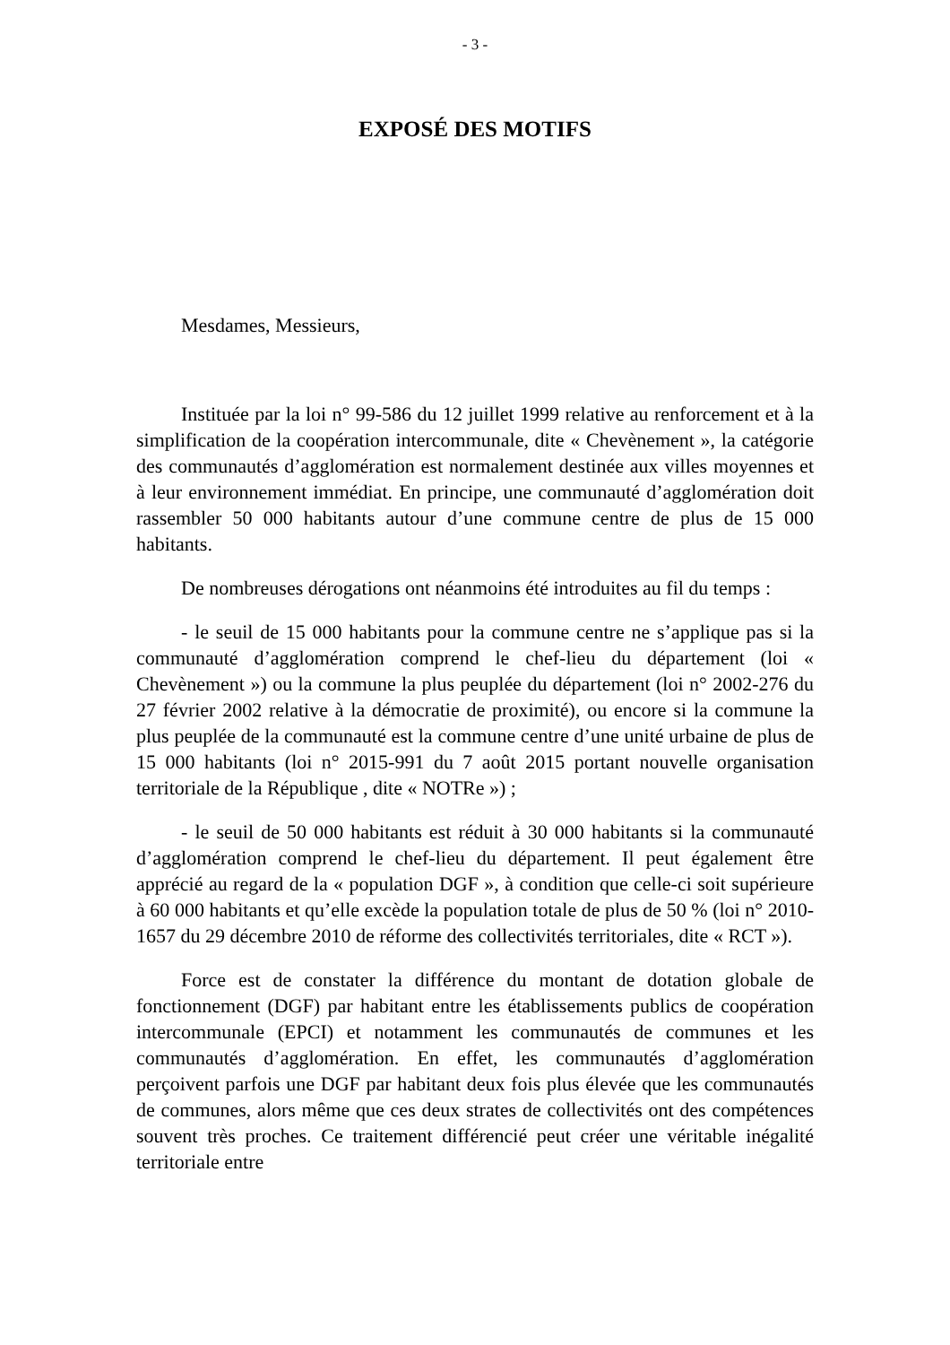- 3 -
EXPOSÉ DES MOTIFS
Mesdames, Messieurs,
Instituée par la loi n° 99-586 du 12 juillet 1999 relative au renforcement et à la simplification de la coopération intercommunale, dite « Chevènement », la catégorie des communautés d’agglomération est normalement destinée aux villes moyennes et à leur environnement immédiat. En principe, une communauté d’agglomération doit rassembler 50 000 habitants autour d’une commune centre de plus de 15 000 habitants.
De nombreuses dérogations ont néanmoins été introduites au fil du temps :
- le seuil de 15 000 habitants pour la commune centre ne s’applique pas si la communauté d’agglomération comprend le chef-lieu du département (loi « Chevènement ») ou la commune la plus peuplée du département (loi n° 2002-276 du 27 février 2002 relative à la démocratie de proximité), ou encore si la commune la plus peuplée de la communauté est la commune centre d’une unité urbaine de plus de 15 000 habitants (loi n° 2015-991 du 7 août 2015 portant nouvelle organisation territoriale de la République , dite « NOTRe ») ;
- le seuil de 50 000 habitants est réduit à 30 000 habitants si la communauté d’agglomération comprend le chef-lieu du département. Il peut également être apprécié au regard de la « population DGF », à condition que celle-ci soit supérieure à 60 000 habitants et qu’elle excède la population totale de plus de 50 % (loi n° 2010-1657 du 29 décembre 2010 de réforme des collectivités territoriales, dite « RCT »).
Force est de constater la différence du montant de dotation globale de fonctionnement (DGF) par habitant entre les établissements publics de coopération intercommunale (EPCI) et notamment les communautés de communes et les communautés d’agglomération. En effet, les communautés d’agglomération perçoivent parfois une DGF par habitant deux fois plus élevée que les communautés de communes, alors même que ces deux strates de collectivités ont des compétences souvent très proches. Ce traitement différencié peut créer une véritable inégalité territoriale entre